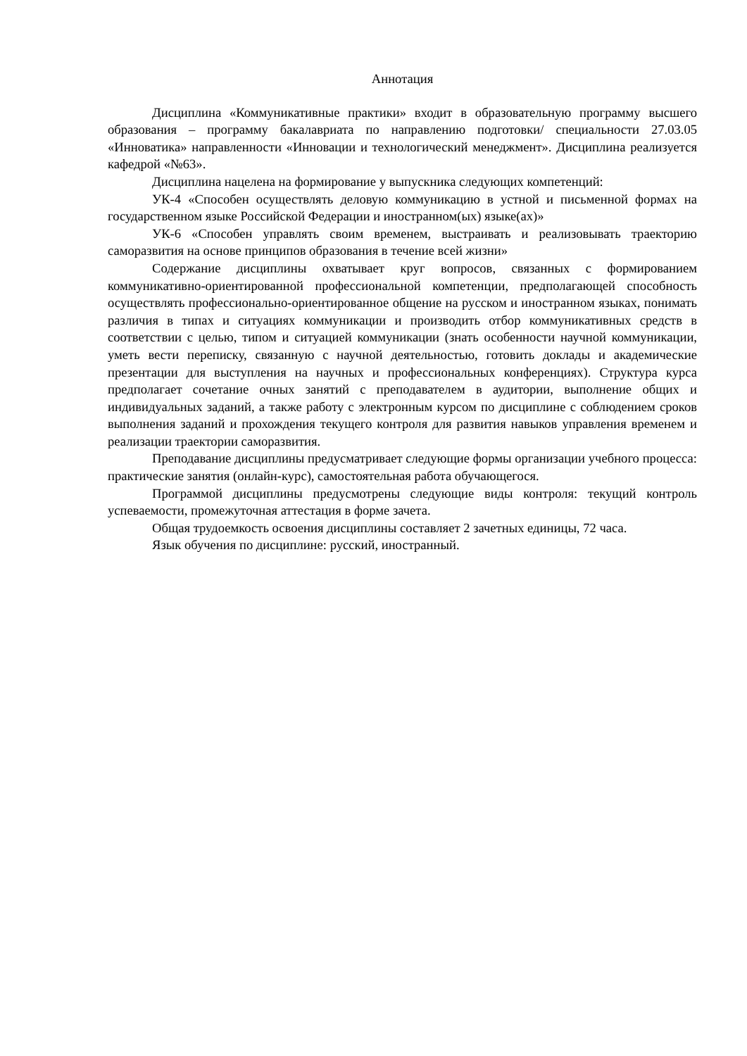Аннотация
Дисциплина «Коммуникативные практики» входит в образовательную программу высшего образования – программу бакалавриата по направлению подготовки/ специальности 27.03.05 «Инноватика» направленности «Инновации и технологический менеджмент». Дисциплина реализуется кафедрой «№63».
Дисциплина нацелена на формирование у выпускника следующих компетенций:
УК-4 «Способен осуществлять деловую коммуникацию в устной и письменной формах на государственном языке Российской Федерации и иностранном(ых) языке(ах)»
УК-6 «Способен управлять своим временем, выстраивать и реализовывать траекторию саморазвития на основе принципов образования в течение всей жизни»
Содержание дисциплины охватывает круг вопросов, связанных с формированием коммуникативно-ориентированной профессиональной компетенции, предполагающей способность осуществлять профессионально-ориентированное общение на русском и иностранном языках, понимать различия в типах и ситуациях коммуникации и производить отбор коммуникативных средств в соответствии с целью, типом и ситуацией коммуникации (знать особенности научной коммуникации, уметь вести переписку, связанную с научной деятельностью, готовить доклады и академические презентации для выступления на научных и профессиональных конференциях). Структура курса предполагает сочетание очных занятий с преподавателем в аудитории, выполнение общих и индивидуальных заданий, а также работу с электронным курсом по дисциплине с соблюдением сроков выполнения заданий и прохождения текущего контроля для развития навыков управления временем и реализации траектории саморазвития.
Преподавание дисциплины предусматривает следующие формы организации учебного процесса: практические занятия (онлайн-курс), самостоятельная работа обучающегося.
Программой дисциплины предусмотрены следующие виды контроля: текущий контроль успеваемости, промежуточная аттестация в форме зачета.
Общая трудоемкость освоения дисциплины составляет 2 зачетных единицы, 72 часа.
Язык обучения по дисциплине: русский, иностранный.